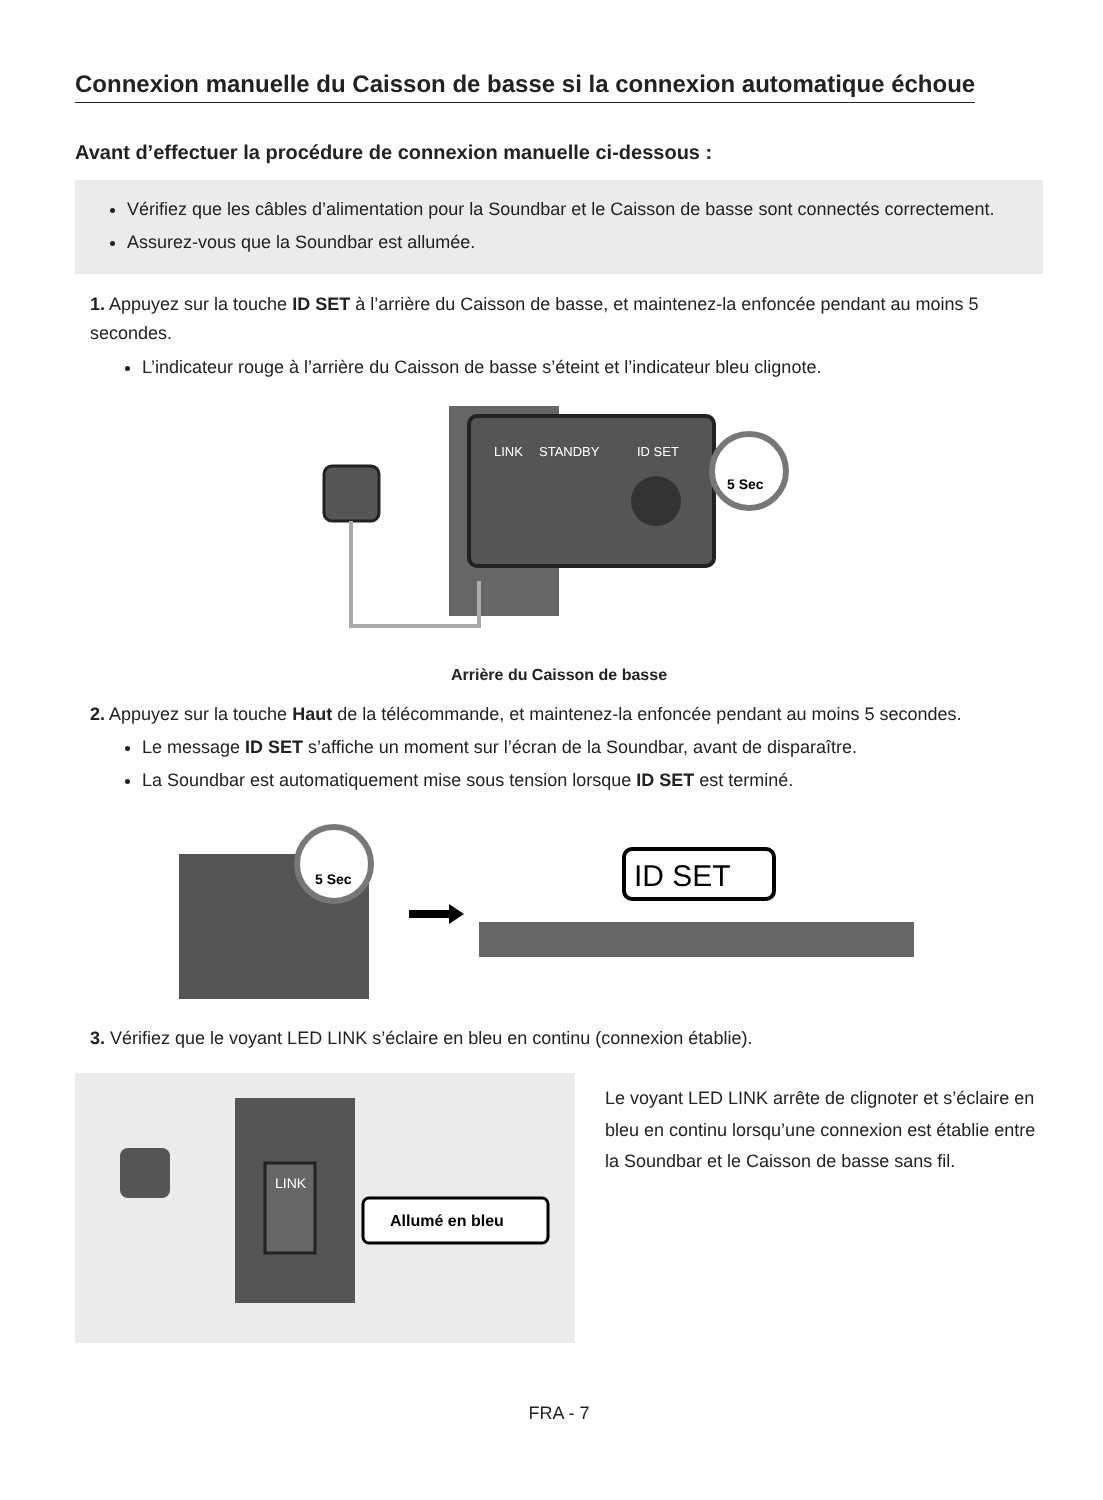Connexion manuelle du Caisson de basse si la connexion automatique échoue
Avant d’effectuer la procédure de connexion manuelle ci-dessous :
Vérifiez que les câbles d’alimentation pour la Soundbar et le Caisson de basse sont connectés correctement.
Assurez-vous que la Soundbar est allumée.
1. Appuyez sur la touche ID SET à l’arrière du Caisson de basse, et maintenez-la enfoncée pendant au moins 5 secondes.
L’indicateur rouge à l’arrière du Caisson de basse s’éteint et l’indicateur bleu clignote.
LINK
STANDBY
ID SET
5 Sec
Arrière du Caisson de basse
2. Appuyez sur la touche Haut de la télécommande, et maintenez-la enfoncée pendant au moins 5 secondes.
Le message ID SET s’affiche un moment sur l’écran de la Soundbar, avant de disparaître.
La Soundbar est automatiquement mise sous tension lorsque ID SET est terminé.
5 Sec
ID SET
3. Vérifiez que le voyant LED LINK s’éclaire en bleu en continu (connexion établie).
LINK
Allumé en bleu
Le voyant LED LINK arrête de clignoter et s’éclaire en bleu en continu lorsqu’une connexion est établie entre la Soundbar et le Caisson de basse sans fil.
FRA - 7